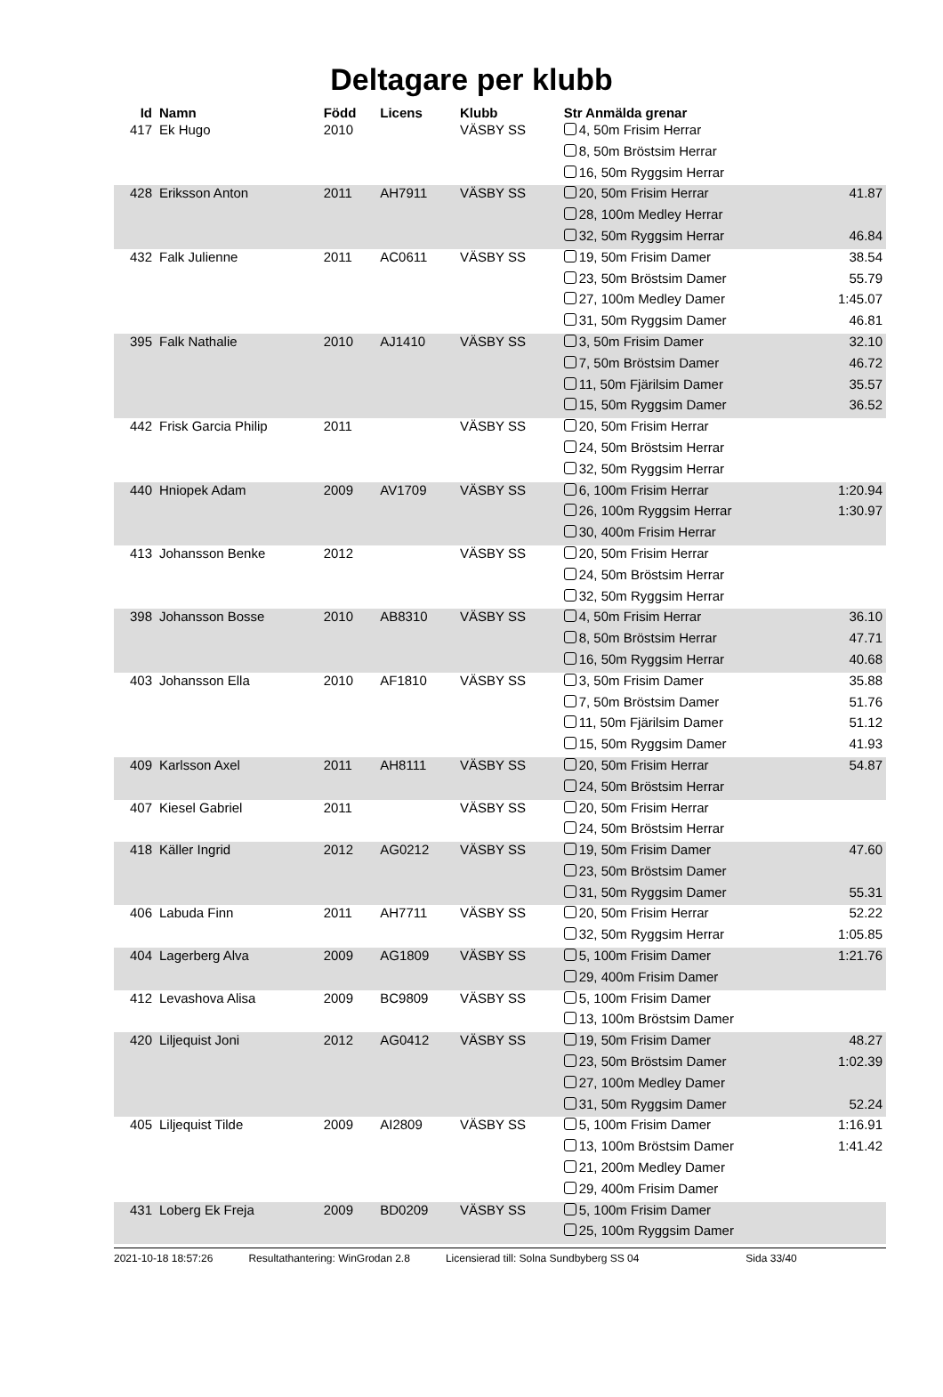Deltagare per klubb
| Id | Namn | Född | Licens | Klubb | Str Anmälda grenar | |
| --- | --- | --- | --- | --- | --- | --- |
| 417 | Ek Hugo | 2010 | | VÄSBY SS | 4, 50m Frisim Herrar | |
| | | | | | 8, 50m Bröstsim Herrar | |
| | | | | | 16, 50m Ryggsim Herrar | |
| 428 | Eriksson Anton | 2011 | AH7911 | VÄSBY SS | 20, 50m Frisim Herrar | 41.87 |
| | | | | | 28, 100m Medley Herrar | |
| | | | | | 32, 50m Ryggsim Herrar | 46.84 |
| 432 | Falk Julienne | 2011 | AC0611 | VÄSBY SS | 19, 50m Frisim Damer | 38.54 |
| | | | | | 23, 50m Bröstsim Damer | 55.79 |
| | | | | | 27, 100m Medley Damer | 1:45.07 |
| | | | | | 31, 50m Ryggsim Damer | 46.81 |
| 395 | Falk Nathalie | 2010 | AJ1410 | VÄSBY SS | 3, 50m Frisim Damer | 32.10 |
| | | | | | 7, 50m Bröstsim Damer | 46.72 |
| | | | | | 11, 50m Fjärilsim Damer | 35.57 |
| | | | | | 15, 50m Ryggsim Damer | 36.52 |
| 442 | Frisk Garcia Philip | 2011 | | VÄSBY SS | 20, 50m Frisim Herrar | |
| | | | | | 24, 50m Bröstsim Herrar | |
| | | | | | 32, 50m Ryggsim Herrar | |
| 440 | Hniopek Adam | 2009 | AV1709 | VÄSBY SS | 6, 100m Frisim Herrar | 1:20.94 |
| | | | | | 26, 100m Ryggsim Herrar | 1:30.97 |
| | | | | | 30, 400m Frisim Herrar | |
| 413 | Johansson Benke | 2012 | | VÄSBY SS | 20, 50m Frisim Herrar | |
| | | | | | 24, 50m Bröstsim Herrar | |
| | | | | | 32, 50m Ryggsim Herrar | |
| 398 | Johansson Bosse | 2010 | AB8310 | VÄSBY SS | 4, 50m Frisim Herrar | 36.10 |
| | | | | | 8, 50m Bröstsim Herrar | 47.71 |
| | | | | | 16, 50m Ryggsim Herrar | 40.68 |
| 403 | Johansson Ella | 2010 | AF1810 | VÄSBY SS | 3, 50m Frisim Damer | 35.88 |
| | | | | | 7, 50m Bröstsim Damer | 51.76 |
| | | | | | 11, 50m Fjärilsim Damer | 51.12 |
| | | | | | 15, 50m Ryggsim Damer | 41.93 |
| 409 | Karlsson Axel | 2011 | AH8111 | VÄSBY SS | 20, 50m Frisim Herrar | 54.87 |
| | | | | | 24, 50m Bröstsim Herrar | |
| 407 | Kiesel Gabriel | 2011 | | VÄSBY SS | 20, 50m Frisim Herrar | |
| | | | | | 24, 50m Bröstsim Herrar | |
| 418 | Käller Ingrid | 2012 | AG0212 | VÄSBY SS | 19, 50m Frisim Damer | 47.60 |
| | | | | | 23, 50m Bröstsim Damer | |
| | | | | | 31, 50m Ryggsim Damer | 55.31 |
| 406 | Labuda Finn | 2011 | AH7711 | VÄSBY SS | 20, 50m Frisim Herrar | 52.22 |
| | | | | | 32, 50m Ryggsim Herrar | 1:05.85 |
| 404 | Lagerberg Alva | 2009 | AG1809 | VÄSBY SS | 5, 100m Frisim Damer | 1:21.76 |
| | | | | | 29, 400m Frisim Damer | |
| 412 | Levashova Alisa | 2009 | BC9809 | VÄSBY SS | 5, 100m Frisim Damer | |
| | | | | | 13, 100m Bröstsim Damer | |
| 420 | Liljequist Joni | 2012 | AG0412 | VÄSBY SS | 19, 50m Frisim Damer | 48.27 |
| | | | | | 23, 50m Bröstsim Damer | 1:02.39 |
| | | | | | 27, 100m Medley Damer | |
| | | | | | 31, 50m Ryggsim Damer | 52.24 |
| 405 | Liljequist Tilde | 2009 | AI2809 | VÄSBY SS | 5, 100m Frisim Damer | 1:16.91 |
| | | | | | 13, 100m Bröstsim Damer | 1:41.42 |
| | | | | | 21, 200m Medley Damer | |
| | | | | | 29, 400m Frisim Damer | |
| 431 | Loberg Ek Freja | 2009 | BD0209 | VÄSBY SS | 5, 100m Frisim Damer | |
| | | | | | 25, 100m Ryggsim Damer | |
2021-10-18 18:57:26 Resultathantering: WinGrodan 2.8 Licensierad till: Solna Sundbyberg SS 04 Sida 33/40